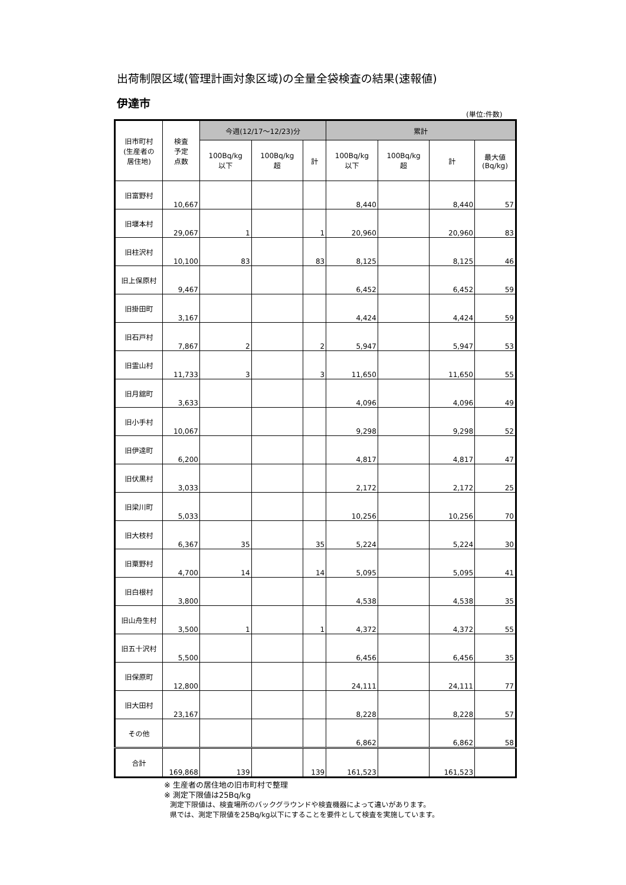出荷制限区域(管理計画対象区域)の全量全袋検査の結果(速報値)
伊達市
(単位:件数)
| 旧市町村 (生産者の 居住地) | 検査 予定 点数 | 今週(12/17～12/23)分 | | | 累計 | | | |
| --- | --- | --- | --- | --- | --- | --- | --- | --- |
| | | 100Bq/kg 以下 | 100Bq/kg 超 | 計 | 100Bq/kg 以下 | 100Bq/kg 超 | 計 | 最大値 (Bq/kg) |
| 旧富野村 | 10,667 | | | | 8,440 | | 8,440 | 57 |
| 旧堰本村 | 29,067 | 1 | | 1 | 20,960 | | 20,960 | 83 |
| 旧柱沢村 | 10,100 | 83 | | 83 | 8,125 | | 8,125 | 46 |
| 旧上保原村 | 9,467 | | | | 6,452 | | 6,452 | 59 |
| 旧掛田町 | 3,167 | | | | 4,424 | | 4,424 | 59 |
| 旧石戸村 | 7,867 | 2 | | 2 | 5,947 | | 5,947 | 53 |
| 旧霊山村 | 11,733 | 3 | | 3 | 11,650 | | 11,650 | 55 |
| 旧月舘町 | 3,633 | | | | 4,096 | | 4,096 | 49 |
| 旧小手村 | 10,067 | | | | 9,298 | | 9,298 | 52 |
| 旧伊達町 | 6,200 | | | | 4,817 | | 4,817 | 47 |
| 旧伏黒村 | 3,033 | | | | 2,172 | | 2,172 | 25 |
| 旧梁川町 | 5,033 | | | | 10,256 | | 10,256 | 70 |
| 旧大枝村 | 6,367 | 35 | | 35 | 5,224 | | 5,224 | 30 |
| 旧粟野村 | 4,700 | 14 | | 14 | 5,095 | | 5,095 | 41 |
| 旧白根村 | 3,800 | | | | 4,538 | | 4,538 | 35 |
| 旧山舟生村 | 3,500 | 1 | | 1 | 4,372 | | 4,372 | 55 |
| 旧五十沢村 | 5,500 | | | | 6,456 | | 6,456 | 35 |
| 旧保原町 | 12,800 | | | | 24,111 | | 24,111 | 77 |
| 旧大田村 | 23,167 | | | | 8,228 | | 8,228 | 57 |
| その他 | | | | | 6,862 | | 6,862 | 58 |
| 合計 | 169,868 | 139 | | 139 | 161,523 | | 161,523 | |
※ 生産者の居住地の旧市町村で整理
※ 測定下限値は25Bq/kg
測定下限値は、検査場所のバックグラウンドや検査機器によって違いがあります。
県では、測定下限値を25Bq/kg以下にすることを要件として検査を実施しています。